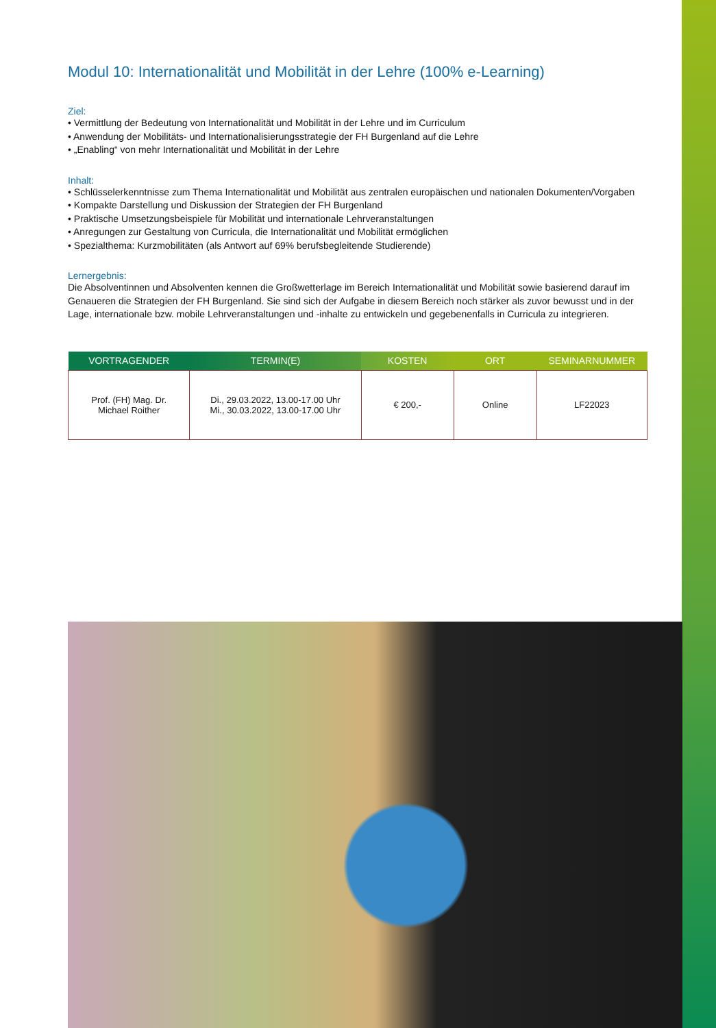Modul 10: Internationalität und Mobilität in der Lehre (100% e-Learning)
Ziel:
• Vermittlung der Bedeutung von Internationalität und Mobilität in der Lehre und im Curriculum
• Anwendung der Mobilitäts- und Internationalisierungsstrategie der FH Burgenland auf die Lehre
• „Enabling“ von mehr Internationalität und Mobilität in der Lehre
Inhalt:
• Schlüsselerkenntnisse zum Thema Internationalität und Mobilität aus zentralen europäischen und nationalen Dokumenten/Vorgaben
• Kompakte Darstellung und Diskussion der Strategien der FH Burgenland
• Praktische Umsetzungsbeispiele für Mobilität und internationale Lehrveranstaltungen
• Anregungen zur Gestaltung von Curricula, die Internationalität und Mobilität ermöglichen
• Spezialthema: Kurzmobilitäten (als Antwort auf 69% berufsbegleitende Studierende)
Lernergebnis:
Die Absolventinnen und Absolventen kennen die Großwetterlage im Bereich Internationalität und Mobilität sowie basierend darauf im Genaueren die Strategien der FH Burgenland. Sie sind sich der Aufgabe in diesem Bereich noch stärker als zuvor bewusst und in der Lage, internationale bzw. mobile Lehrveranstaltungen und -inhalte zu entwickeln und gegebenenfalls in Curricula zu integrieren.
| VORTRAGENDER | TERMIN(E) | KOSTEN | ORT | SEMINARNUMMER |
| --- | --- | --- | --- | --- |
| Prof. (FH) Mag. Dr. Michael Roither | Di., 29.03.2022, 13.00-17.00 Uhr Mi., 30.03.2022, 13.00-17.00 Uhr | € 200,- | Online | LF22023 |